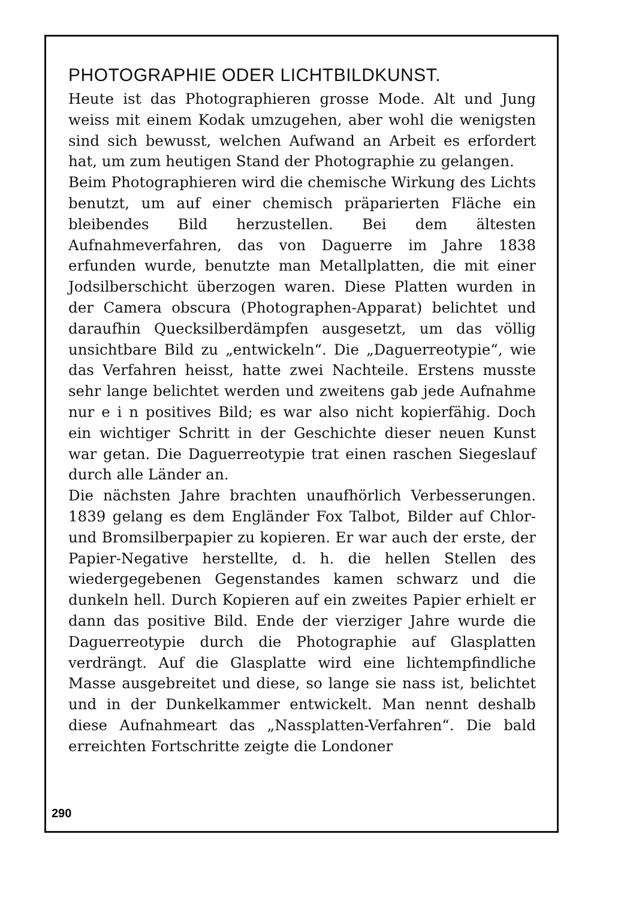PHOTOGRAPHIE ODER LICHTBILDKUNST.
Heute ist das Photographieren grosse Mode. Alt und Jung weiss mit einem Kodak umzugehen, aber wohl die wenigsten sind sich bewusst, welchen Aufwand an Arbeit es erfordert hat, um zum heutigen Stand der Photographie zu gelangen.
Beim Photographieren wird die chemische Wirkung des Lichts benutzt, um auf einer chemisch präparierten Fläche ein bleibendes Bild herzustellen. Bei dem ältesten Aufnahmeverfahren, das von Daguerre im Jahre 1838 erfunden wurde, benutzte man Metallplatten, die mit einer Jodsilberschicht überzogen waren. Diese Platten wurden in der Camera obscura (Photographen-Apparat) belichtet und daraufhin Quecksilberdämpfen ausgesetzt, um das völlig unsichtbare Bild zu „entwickeln“. Die „Daguerreotypie“, wie das Verfahren heisst, hatte zwei Nachteile. Erstens musste sehr lange belichtet werden und zweitens gab jede Aufnahme nur e i n positives Bild; es war also nicht kopierfähig. Doch ein wichtiger Schritt in der Geschichte dieser neuen Kunst war getan. Die Daguerreotypie trat einen raschen Siegeslauf durch alle Länder an.
Die nächsten Jahre brachten unaufhörlich Verbesserungen. 1839 gelang es dem Engländer Fox Talbot, Bilder auf Chlor- und Bromsilberpapier zu kopieren. Er war auch der erste, der Papier-Negative herstellte, d. h. die hellen Stellen des wiedergegebenen Gegenstandes kamen schwarz und die dunkeln hell. Durch Kopieren auf ein zweites Papier erhielt er dann das positive Bild. Ende der vierziger Jahre wurde die Daguerreotypie durch die Photographie auf Glasplatten verdrängt. Auf die Glasplatte wird eine lichtempfindliche Masse ausgebreitet und diese, so lange sie nass ist, belichtet und in der Dunkelkammer entwickelt. Man nennt deshalb diese Aufnahmeart das „Nassplatten-Verfahren“. Die bald erreichten Fortschritte zeigte die Londoner
290